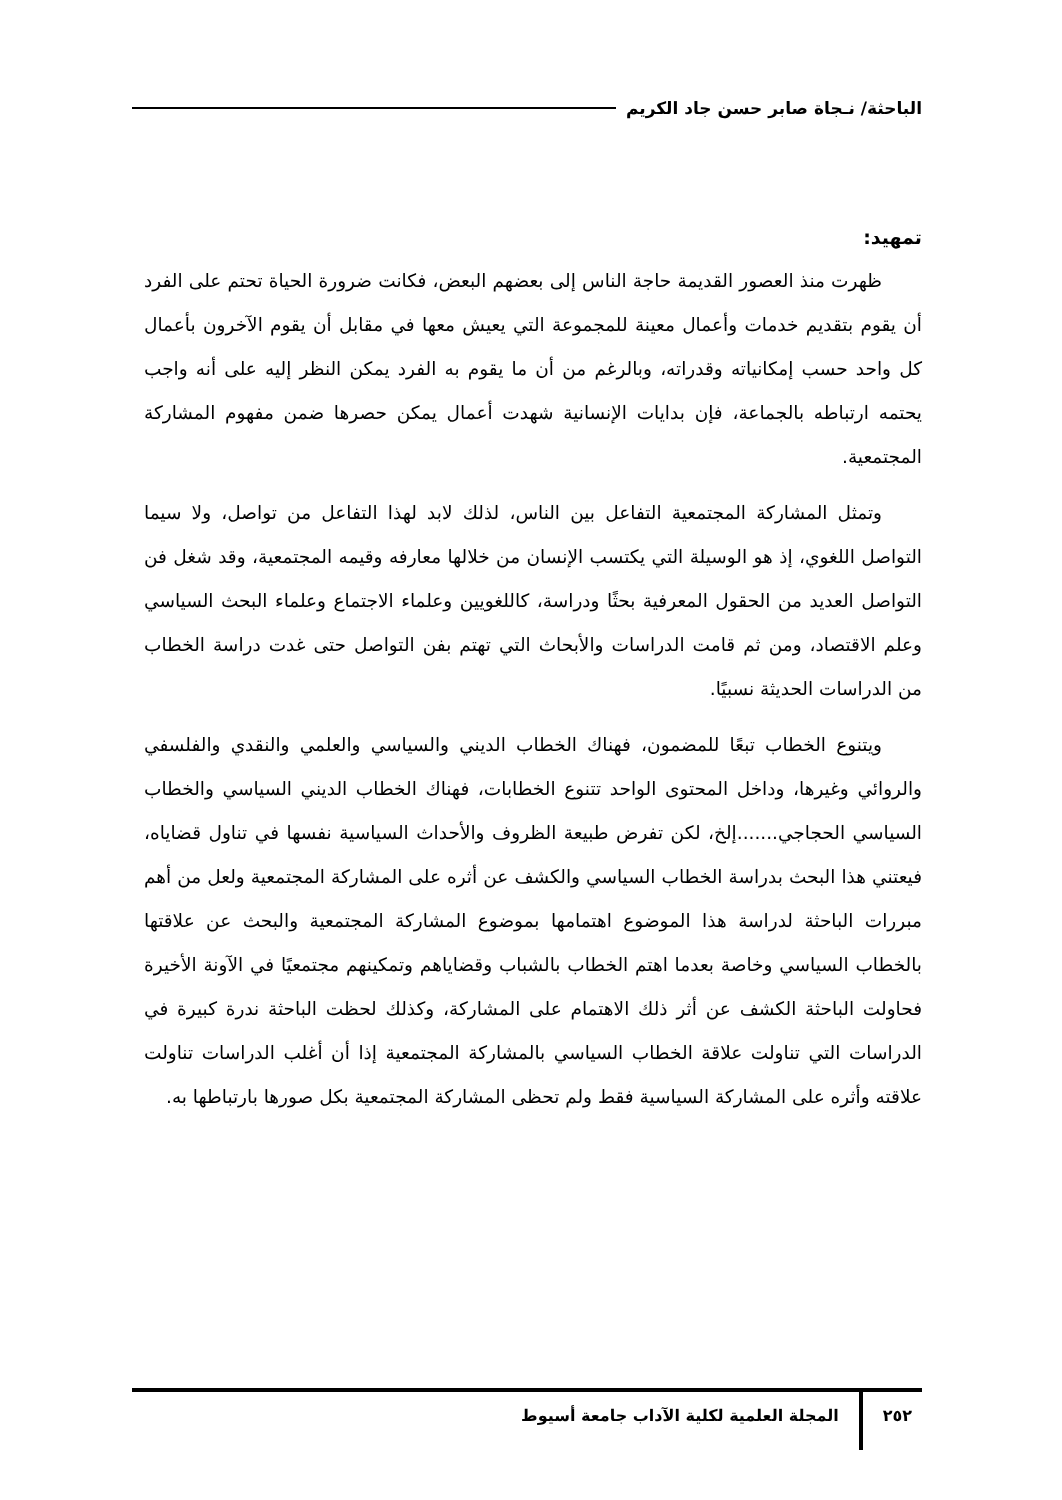الباحثة/ نـجاة صابر حسن جاد الكريم
تمهيد:
ظهرت منذ العصور القديمة حاجة الناس إلى بعضهم البعض، فكانت ضرورة الحياة تحتم على الفرد أن يقوم بتقديم خدمات وأعمال معينة للمجموعة التي يعيش معها في مقابل أن يقوم الآخرون بأعمال كل واحد حسب إمكانياته وقدراته، وبالرغم من أن ما يقوم به الفرد يمكن النظر إليه على أنه واجب يحتمه ارتباطه بالجماعة، فإن بدايات الإنسانية شهدت أعمال يمكن حصرها ضمن مفهوم المشاركة المجتمعية.
وتمثل المشاركة المجتمعية التفاعل بين الناس، لذلك لابد لهذا التفاعل من تواصل، ولا سيما التواصل اللغوي، إذ هو الوسيلة التي يكتسب الإنسان من خلالها معارفه وقيمه المجتمعية، وقد شغل فن التواصل العديد من الحقول المعرفية بحثًا ودراسة، كاللغويين وعلماء الاجتماع وعلماء البحث السياسي وعلم الاقتصاد، ومن ثم قامت الدراسات والأبحاث التي تهتم بفن التواصل حتى غدت دراسة الخطاب من الدراسات الحديثة نسبيًا.
ويتنوع الخطاب تبعًا للمضمون، فهناك الخطاب الديني والسياسي والعلمي والنقدي والفلسفي والروائي وغيرها، وداخل المحتوى الواحد تتنوع الخطابات، فهناك الخطاب الديني السياسي والخطاب السياسي الحجاجي.......إلخ، لكن تفرض طبيعة الظروف والأحداث السياسية نفسها في تناول قضاياه، فيعتني هذا البحث بدراسة الخطاب السياسي والكشف عن أثره على المشاركة المجتمعية ولعل من أهم مبررات الباحثة لدراسة هذا الموضوع اهتمامها بموضوع المشاركة المجتمعية والبحث عن علاقتها بالخطاب السياسي وخاصة بعدما اهتم الخطاب بالشباب وقضاياهم وتمكينهم مجتمعيًا في الآونة الأخيرة فحاولت الباحثة الكشف عن أثر ذلك الاهتمام على المشاركة، وكذلك لحظت الباحثة ندرة كبيرة في الدراسات التي تناولت علاقة الخطاب السياسي بالمشاركة المجتمعية إذا أن أغلب الدراسات تناولت علاقته وأثره على المشاركة السياسية فقط ولم تحظى المشاركة المجتمعية بكل صورها بارتباطها به.
٢٥٢ المجلة العلمية لكلية الآداب جامعة أسيوط